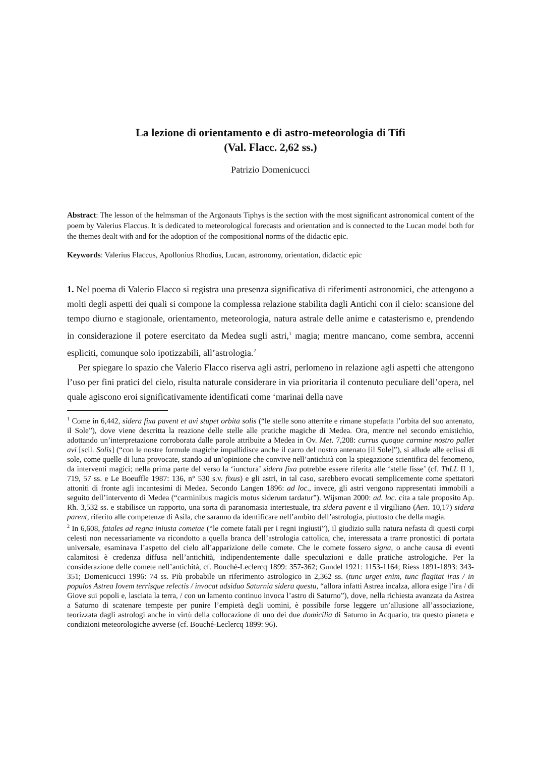La lezione di orientamento e di astro-meteorologia di Tifi
(Val. Flacc. 2,62 ss.)
Patrizio Domenicucci
Abstract: The lesson of the helmsman of the Argonauts Tiphys is the section with the most significant astronomical content of the poem by Valerius Flaccus. It is dedicated to meteorological forecasts and orientation and is connected to the Lucan model both for the themes dealt with and for the adoption of the compositional norms of the didactic epic.
Keywords: Valerius Flaccus, Apollonius Rhodius, Lucan, astronomy, orientation, didactic epic
1. Nel poema di Valerio Flacco si registra una presenza significativa di riferimenti astronomici, che attengono a molti degli aspetti dei quali si compone la complessa relazione stabilita dagli Antichi con il cielo: scansione del tempo diurno e stagionale, orientamento, meteorologia, natura astrale delle anime e catasterismo e, prendendo in considerazione il potere esercitato da Medea sugli astri,<sup>1</sup> magia; mentre mancano, come sembra, accenni espliciti, comunque solo ipotizzabili, all’astrologia.<sup>2</sup>
Per spiegare lo spazio che Valerio Flacco riserva agli astri, perlomeno in relazione agli aspetti che attengono l’uso per fini pratici del cielo, risulta naturale considerare in via prioritaria il contenuto peculiare dell’opera, nel quale agiscono eroi significativamente identificati come ‘marinai della nave
<sup>1</sup> Come in 6,442, sidera fixa pavent et avi stupet orbita solis (“le stelle sono atterrite e rimane stupefatta l’orbita del suo antenato, il Sole”), dove viene descritta la reazione delle stelle alle pratiche magiche di Medea. Ora, mentre nel secondo emistichio, adottando un’interpretazione corroborata dalle parole attribuite a Medea in Ov. Met. 7,208: currus quoque carmine nostro pallet avi [scil. Solis] (“con le nostre formule magiche impallidisce anche il carro del nostro antenato [il Sole]”), si allude alle eclissi di sole, come quelle di luna provocate, stando ad un’opinione che convive nell’antichità con la spiegazione scientifica del fenomeno, da interventi magici; nella prima parte del verso la ‘iunctura’ sidera fixa potrebbe essere riferita alle ‘stelle fisse’ (cf. ThLL II 1, 719, 57 ss. e Le Boeuffle 1987: 136, n° 530 s.v. fixus) e gli astri, in tal caso, sarebbero evocati semplicemente come spettatori attoniti di fronte agli incantesimi di Medea. Secondo Langen 1896: ad loc., invece, gli astri vengono rappresentati immobili a seguito dell’intervento di Medea (“carminibus magicis motus siderum tardatur”). Wijsman 2000: ad. loc. cita a tale proposito Ap. Rh. 3,532 ss. e stabilisce un rapporto, una sorta di paranomasia intertestuale, tra sidera pavent e il virgiliano (Aen. 10,17) sidera parent, riferito alle competenze di Asila, che saranno da identificare nell’ambito dell’astrologia, piuttosto che della magia.
<sup>2</sup> In 6,608, fatales ad regna iniusta cometae (“le comete fatali per i regni ingiusti”), il giudizio sulla natura nefasta di questi corpi celesti non necessariamente va ricondotto a quella branca dell’astrologia cattolica, che, interessata a trarre pronostici di portata universale, esaminava l’aspetto del cielo all’apparizione delle comete. Che le comete fossero signa, o anche causa di eventi calamitosi è credenza diffusa nell’antichità, indipendentemente dalle speculazioni e dalle pratiche astrologiche. Per la considerazione delle comete nell’antichità, cf. Bouché-Leclercq 1899: 357-362; Gundel 1921: 1153-1164; Riess 1891-1893: 343-351; Domenicucci 1996: 74 ss. Più probabile un riferimento astrologico in 2,362 ss. (tunc urget enim, tunc flagitat iras / in populos Astrea Iovem terrisque relectis / invocat adsiduo Saturnia sidera questu, “allora infatti Astrea incalza, allora esige l’ira / di Giove sui popoli e, lasciata la terra, / con un lamento continuo invoca l’astro di Saturno”), dove, nella richiesta avanzata da Astrea a Saturno di scatenare tempeste per punire l’empietà degli uomini, è possibile forse leggere un’allusione all’associazione, teorizzata dagli astrologi anche in virtù della collocazione di uno dei due domicilia di Saturno in Acquario, tra questo pianeta e condizioni meteorologiche avverse (cf. Bouché-Leclercq 1899: 96).